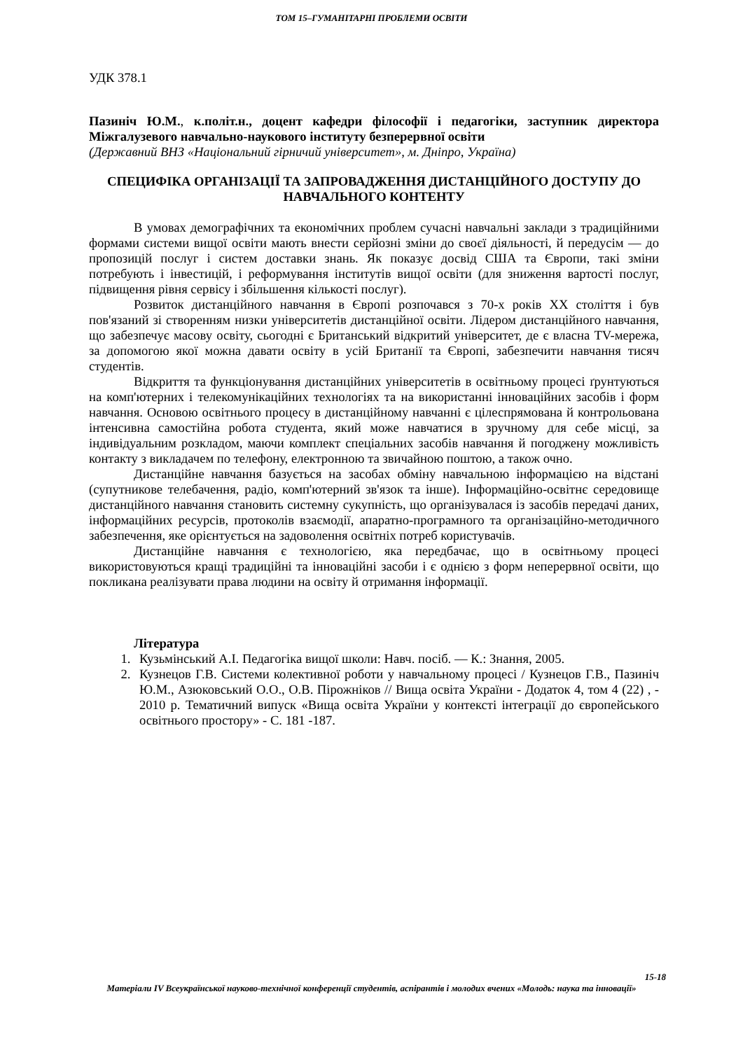ТОМ 15–ГУМАНІТАРНІ ПРОБЛЕМИ ОСВІТИ
УДК 378.1
Пазиніч Ю.М., к.політ.н., доцент кафедри філософії і педагогіки, заступник директора Міжгалузевого навчально-наукового інституту безперервної освіти
(Державний ВНЗ «Національний гірничий університет», м. Дніпро, Україна)
СПЕЦИФІКА ОРГАНІЗАЦІЇ ТА ЗАПРОВАДЖЕННЯ ДИСТАНЦІЙНОГО ДОСТУПУ ДО НАВЧАЛЬНОГО КОНТЕНТУ
В умовах демографічних та економічних проблем сучасні навчальні заклади з традиційними формами системи вищої освіти мають внести серйозні зміни до своєї діяльності, й передусім — до пропозицій послуг і систем доставки знань. Як показує досвід США та Європи, такі зміни потребують і інвестицій, і реформування інститутів вищої освіти (для зниження вартості послуг, підвищення рівня сервісу і збільшення кількості послуг).
Розвиток дистанційного навчання в Європі розпочався з 70-х років XX століття і був пов'язаний зі створенням низки університетів дистанційної освіти. Лідером дистанційного навчання, що забезпечує масову освіту, сьогодні є Британський відкритий університет, де є власна TV-мережа, за допомогою якої можна давати освіту в усій Британії та Європі, забезпечити навчання тисяч студентів.
Відкриття та функціонування дистанційних університетів в освітньому процесі ґрунтуються на комп'ютерних і телекомунікаційних технологіях та на використанні інноваційних засобів і форм навчання. Основою освітнього процесу в дистанційному навчанні є цілеспрямована й контрольована інтенсивна самостійна робота студента, який може навчатися в зручному для себе місці, за індивідуальним розкладом, маючи комплект спеціальних засобів навчання й погоджену можливість контакту з викладачем по телефону, електронною та звичайною поштою, а також очно.
Дистанційне навчання базується на засобах обміну навчальною інформацією на відстані (супутникове телебачення, радіо, комп'ютерний зв'язок та інше). Інформаційно-освітнє середовище дистанційного навчання становить системну сукупність, що організувалася із засобів передачі даних, інформаційних ресурсів, протоколів взаємодії, апаратно-програмного та організаційно-методичного забезпечення, яке орієнтується на задоволення освітніх потреб користувачів.
Дистанційне навчання є технологією, яка передбачає, що в освітньому процесі використовуються кращі традиційні та інноваційні засоби і є однією з форм неперервної освіти, що покликана реалізувати права людини на освіту й отримання інформації.
Література
1. Кузьмінський А.І. Педагогіка вищої школи: Навч. посіб. — К.: Знання, 2005.
2. Кузнецов Г.В. Системи колективної роботи у навчальному процесі / Кузнецов Г.В., Пазиніч Ю.М., Азюковський О.О., О.В. Пірожніков // Вища освіта України - Додаток 4, том 4 (22) , - 2010 р. Тематичний випуск «Вища освіта України у контексті інтеграції до європейського освітнього простору» - С. 181 -187.
15-18
Матеріали IV Всеукраїнської науково-технічної конференції студентів, аспірантів і молодих вчених «Молодь: наука та інновації»